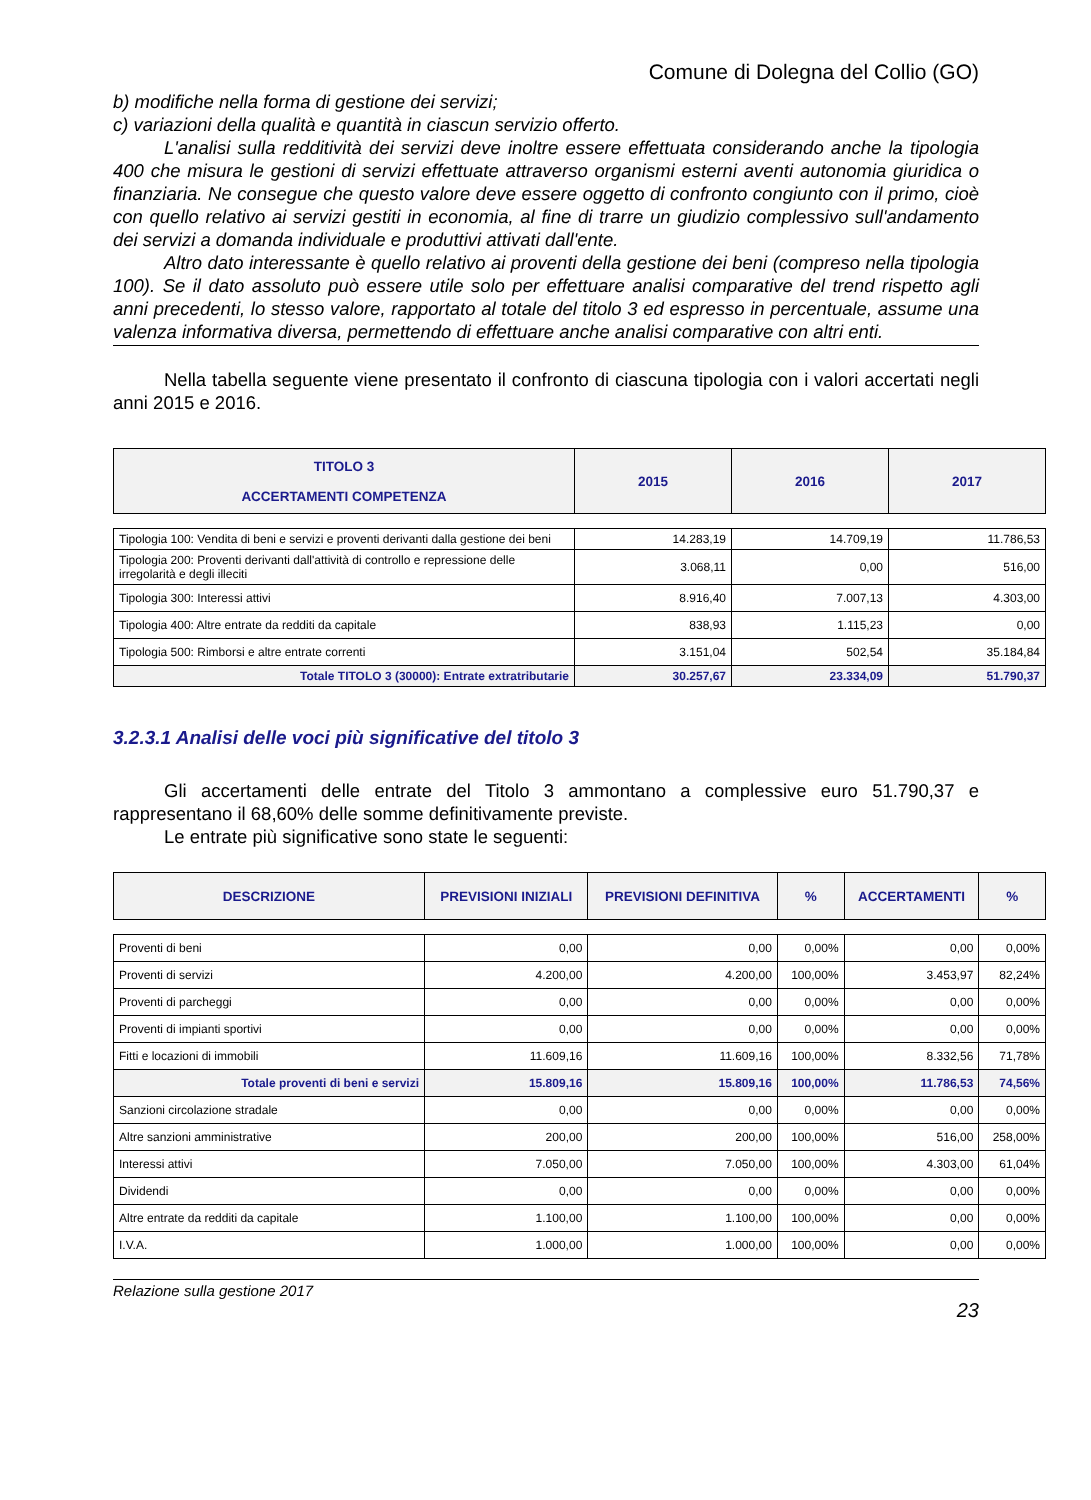Comune di Dolegna del Collio (GO)
b) modifiche nella forma di gestione dei servizi;
c) variazioni della qualità e quantità in ciascun servizio offerto.
L'analisi sulla redditività dei servizi deve inoltre essere effettuata considerando anche la tipologia 400 che misura le gestioni di servizi effettuate attraverso organismi esterni aventi autonomia giuridica o finanziaria. Ne consegue che questo valore deve essere oggetto di confronto congiunto con il primo, cioè con quello relativo ai servizi gestiti in economia, al fine di trarre un giudizio complessivo sull'andamento dei servizi a domanda individuale e produttivi attivati dall'ente.
Altro dato interessante è quello relativo ai proventi della gestione dei beni (compreso nella tipologia 100). Se il dato assoluto può essere utile solo per effettuare analisi comparative del trend rispetto agli anni precedenti, lo stesso valore, rapportato al totale del titolo 3 ed espresso in percentuale, assume una valenza informativa diversa, permettendo di effettuare anche analisi comparative con altri enti.
Nella tabella seguente viene presentato il confronto di ciascuna tipologia con i valori accertati negli anni 2015 e 2016.
| TITOLO 3 ACCERTAMENTI COMPETENZA | 2015 | 2016 | 2017 |
| --- | --- | --- | --- |
| Tipologia 100: Vendita di beni e servizi e proventi derivanti dalla gestione dei beni | 14.283,19 | 14.709,19 | 11.786,53 |
| Tipologia 200: Proventi derivanti dall'attività di controllo e repressione delle irregolarità e degli illeciti | 3.068,11 | 0,00 | 516,00 |
| Tipologia 300: Interessi attivi | 8.916,40 | 7.007,13 | 4.303,00 |
| Tipologia 400: Altre entrate da redditi da capitale | 838,93 | 1.115,23 | 0,00 |
| Tipologia 500: Rimborsi e altre entrate correnti | 3.151,04 | 502,54 | 35.184,84 |
| Totale TITOLO 3 (30000): Entrate extratributarie | 30.257,67 | 23.334,09 | 51.790,37 |
3.2.3.1 Analisi delle voci più significative del titolo 3
Gli accertamenti delle entrate del Titolo 3 ammontano a complessive euro 51.790,37 e rappresentano il 68,60% delle somme definitivamente previste.
Le entrate più significative sono state le seguenti:
| DESCRIZIONE | PREVISIONI INIZIALI | PREVISIONI DEFINITIVA | % | ACCERTAMENTI | % |
| --- | --- | --- | --- | --- | --- |
| Proventi di beni | 0,00 | 0,00 | 0,00% | 0,00 | 0,00% |
| Proventi di servizi | 4.200,00 | 4.200,00 | 100,00% | 3.453,97 | 82,24% |
| Proventi di parcheggi | 0,00 | 0,00 | 0,00% | 0,00 | 0,00% |
| Proventi di impianti sportivi | 0,00 | 0,00 | 0,00% | 0,00 | 0,00% |
| Fitti e locazioni di immobili | 11.609,16 | 11.609,16 | 100,00% | 8.332,56 | 71,78% |
| Totale proventi di beni e servizi | 15.809,16 | 15.809,16 | 100,00% | 11.786,53 | 74,56% |
| Sanzioni circolazione stradale | 0,00 | 0,00 | 0,00% | 0,00 | 0,00% |
| Altre sanzioni amministrative | 200,00 | 200,00 | 100,00% | 516,00 | 258,00% |
| Interessi attivi | 7.050,00 | 7.050,00 | 100,00% | 4.303,00 | 61,04% |
| Dividendi | 0,00 | 0,00 | 0,00% | 0,00 | 0,00% |
| Altre entrate da redditi da capitale | 1.100,00 | 1.100,00 | 100,00% | 0,00 | 0,00% |
| I.V.A. | 1.000,00 | 1.000,00 | 100,00% | 0,00 | 0,00% |
Relazione sulla gestione 2017
23